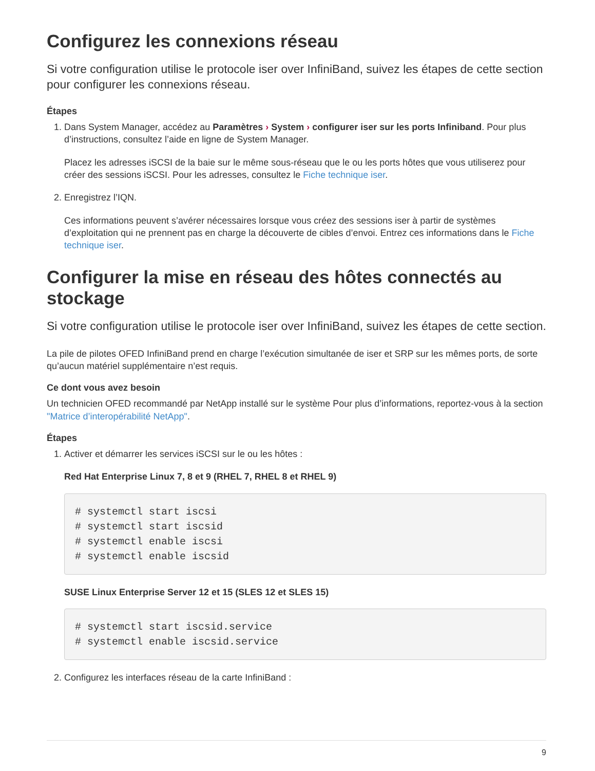Configurez les connexions réseau
Si votre configuration utilise le protocole iser over InfiniBand, suivez les étapes de cette section pour configurer les connexions réseau.
Étapes
1. Dans System Manager, accédez au Paramètres › System › configurer iser sur les ports Infiniband. Pour plus d’instructions, consultez l’aide en ligne de System Manager.
Placez les adresses iSCSI de la baie sur le même sous-réseau que le ou les ports hôtes que vous utiliserez pour créer des sessions iSCSI. Pour les adresses, consultez le Fiche technique iser.
2. Enregistrez l’IQN.
Ces informations peuvent s’avérer nécessaires lorsque vous créez des sessions iser à partir de systèmes d’exploitation qui ne prennent pas en charge la découverte de cibles d’envoi. Entrez ces informations dans le Fiche technique iser.
Configurer la mise en réseau des hôtes connectés au stockage
Si votre configuration utilise le protocole iser over InfiniBand, suivez les étapes de cette section.
La pile de pilotes OFED InfiniBand prend en charge l’exécution simultanée de iser et SRP sur les mêmes ports, de sorte qu’aucun matériel supplémentaire n’est requis.
Ce dont vous avez besoin
Un technicien OFED recommandé par NetApp installé sur le système Pour plus d’informations, reportez-vous à la section "Matrice d’interopérabilité NetApp".
Étapes
1. Activer et démarrer les services iSCSI sur le ou les hôtes :
Red Hat Enterprise Linux 7, 8 et 9 (RHEL 7, RHEL 8 et RHEL 9)
# systemctl start iscsi
# systemctl start iscsid
# systemctl enable iscsi
# systemctl enable iscsid
SUSE Linux Enterprise Server 12 et 15 (SLES 12 et SLES 15)
# systemctl start iscsid.service
# systemctl enable iscsid.service
2. Configurez les interfaces réseau de la carte InfiniBand :
9